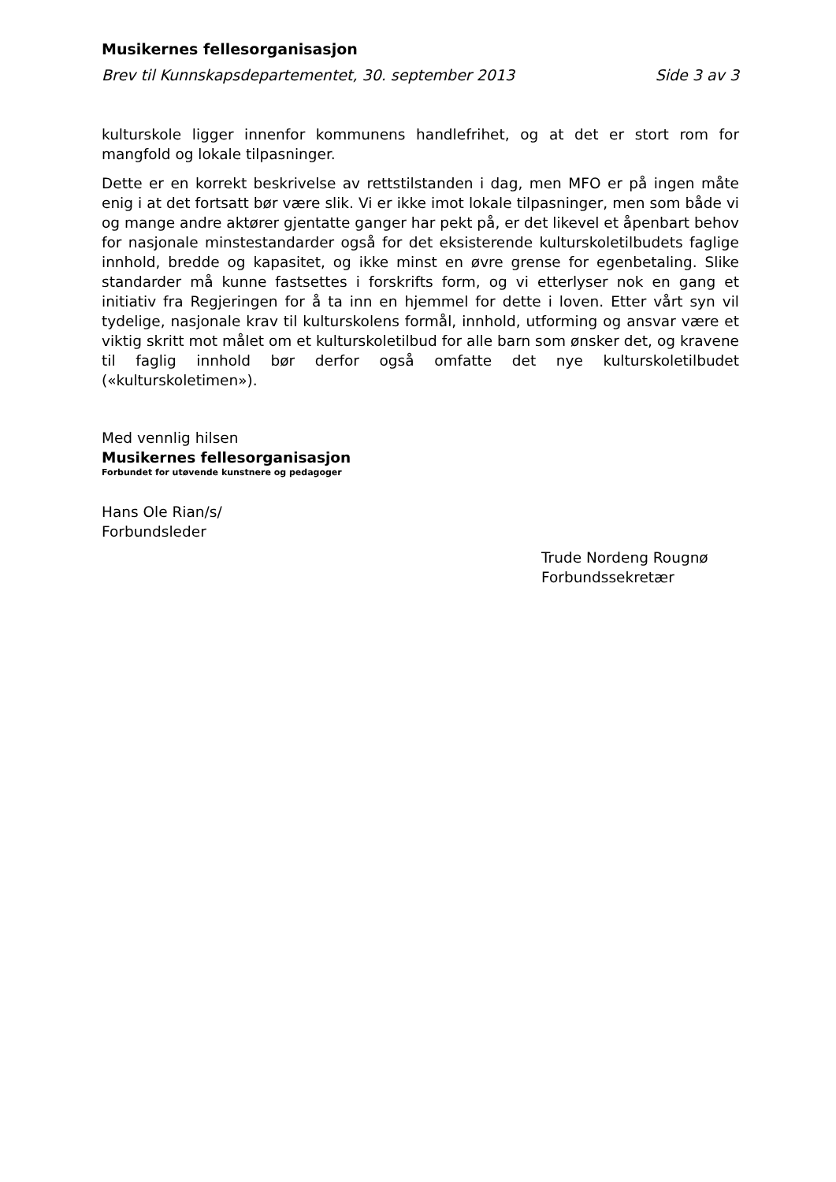Musikernes fellesorganisasjon
Brev til Kunnskapsdepartementet, 30. september 2013 Side 3 av 3
kulturskole ligger innenfor kommunens handlefrihet, og at det er stort rom for mangfold og lokale tilpasninger.
Dette er en korrekt beskrivelse av rettstilstanden i dag, men MFO er på ingen måte enig i at det fortsatt bør være slik. Vi er ikke imot lokale tilpasninger, men som både vi og mange andre aktører gjentatte ganger har pekt på, er det likevel et åpenbart behov for nasjonale minstestandarder også for det eksisterende kulturskoletilbudets faglige innhold, bredde og kapasitet, og ikke minst en øvre grense for egenbetaling. Slike standarder må kunne fastsettes i forskrifts form, og vi etterlyser nok en gang et initiativ fra Regjeringen for å ta inn en hjemmel for dette i loven. Etter vårt syn vil tydelige, nasjonale krav til kulturskolens formål, innhold, utforming og ansvar være et viktig skritt mot målet om et kulturskoletilbud for alle barn som ønsker det, og kravene til faglig innhold bør derfor også omfatte det nye kulturskoletilbudet («kulturskoletimen»).
Med vennlig hilsen
Musikernes fellesorganisasjon
Forbundet for utøvende kunstnere og pedagoger
Hans Ole Rian/s/
Forbundsleder
Trude Nordeng Rougnø
Forbundssekretær